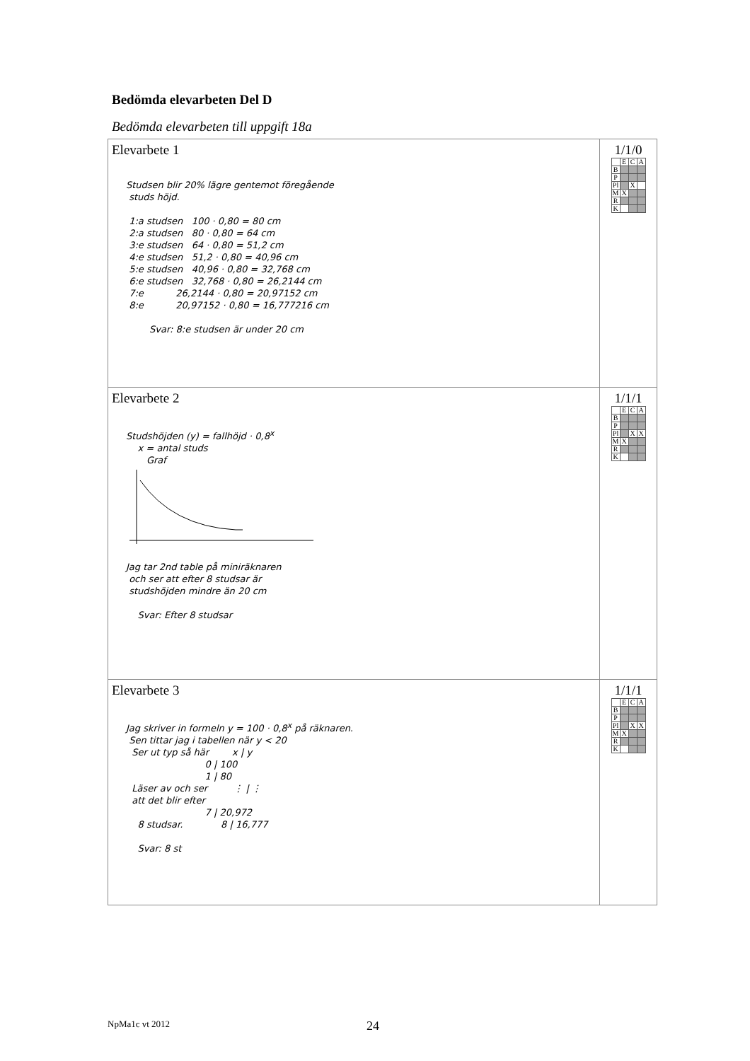Bedömda elevarbeten Del D
Bedömda elevarbeten till uppgift 18a
| Elevarbete 1 Studsen blir 20% lägre gentemot föregående studs höjd. 1:a studsen 100 · 0,80 = 80 cm 2:a studsen 80 · 0,80 = 64 cm 3:e studsen 64 · 0,80 = 51,2 cm 4:e studsen 51,2 · 0,80 = 40,96 cm 5:e studsen 40,96 · 0,80 = 32,768 cm 6:e studsen 32,768 · 0,80 = 26,2144 cm 7:e 26,2144 · 0,80 = 20,97152 cm 8:e 20,97152 · 0,80 = 16,777216 cm Svar: 8:e studsen är under 20 cm | 1/1/0 / / E / C / A / / B / / / / / P / / / / / Pl / / X / / / M / X / / / / R / / / / / K / / / / |
| Elevarbete 2 Studshöjden (y) = fallhöjd · 0,8<sup>x</sup> x = antal studs Graf Jag tar 2nd table på miniräknaren och ser att efter 8 studsar är studshöjden mindre än 20 cm Svar: Efter 8 studsar | 1/1/1 / / E / C / A / / B / / / / / P / / / / / Pl / / X / X / / M / X / / / / R / / / / / K / / / / |
| Elevarbete 3 Jag skriver in formeln y = 100 · 0,8<sup>x</sup> på räknaren. Sen tittar jag i tabellen när y < 20 Ser ut typ så här x / y 0 / 100 1 / 80 Läser av och ser ⋮ / ⋮ att det blir efter 7 / 20,972 8 studsar. 8 / 16,777 Svar: 8 st | 1/1/1 / / E / C / A / / B / / / / / P / / / / / Pl / / X / X / / M / X / / / / R / / / / / K / / / / |
NpMa1c vt 2012 24